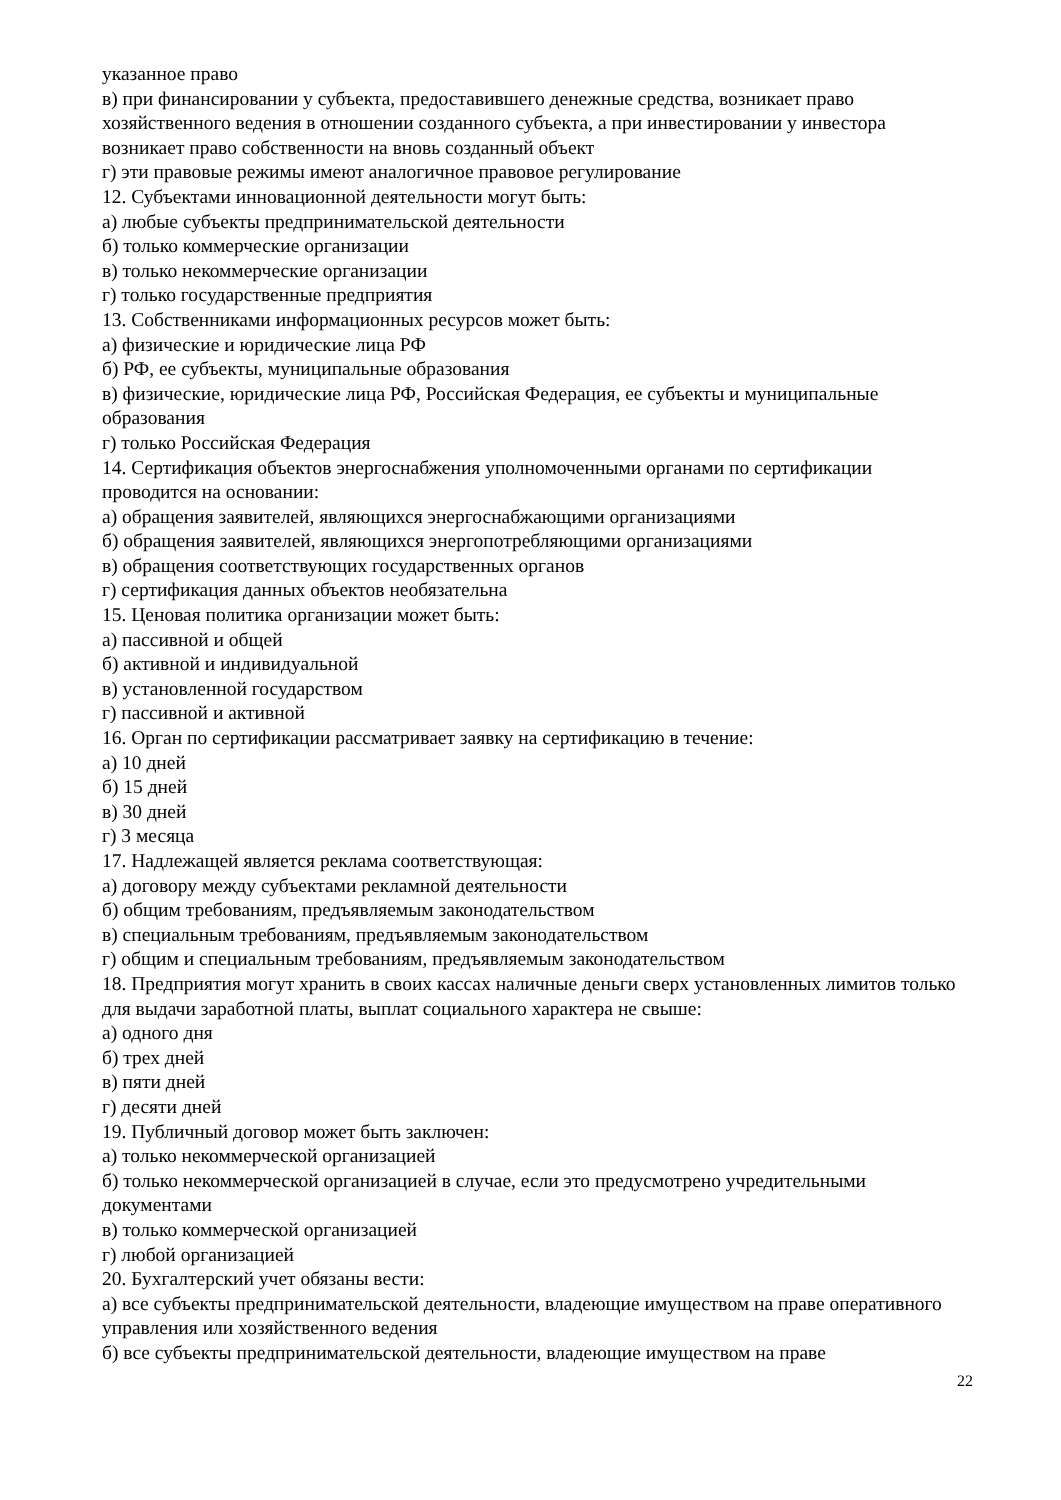указанное право
в) при финансировании у субъекта, предоставившего денежные средства, возникает право хозяйственного ведения в отношении созданного субъекта, а при инвестировании у инвестора возникает право собственности на вновь созданный объект
г) эти правовые режимы имеют аналогичное правовое регулирование
12. Субъектами инновационной деятельности могут быть:
а) любые субъекты предпринимательской деятельности
б) только коммерческие организации
в) только некоммерческие организации
г) только государственные предприятия
13. Собственниками информационных ресурсов может быть:
а) физические и юридические лица РФ
б) РФ, ее субъекты, муниципальные образования
в) физические, юридические лица РФ, Российская Федерация, ее субъекты и муниципальные образования
г) только Российская Федерация
14. Сертификация объектов энергоснабжения уполномоченными органами по сертификации проводится на основании:
а) обращения заявителей, являющихся энергоснабжающими организациями
б) обращения заявителей, являющихся энергопотребляющими организациями
в) обращения соответствующих государственных органов
г) сертификация данных объектов необязательна
15. Ценовая политика организации может быть:
а) пассивной и общей
б) активной и индивидуальной
в) установленной государством
г) пассивной и активной
16. Орган по сертификации рассматривает заявку на сертификацию в течение:
а) 10 дней
б) 15 дней
в) 30 дней
г) 3 месяца
17. Надлежащей является реклама соответствующая:
а) договору между субъектами рекламной деятельности
б) общим требованиям, предъявляемым законодательством
в) специальным требованиям, предъявляемым законодательством
г) общим и специальным требованиям, предъявляемым законодательством
18. Предприятия могут хранить в своих кассах наличные деньги сверх установленных лимитов только для выдачи заработной платы, выплат социального характера не свыше:
а) одного дня
б) трех дней
в) пяти дней
г) десяти дней
19. Публичный договор может быть заключен:
а) только некоммерческой организацией
б) только некоммерческой организацией в случае, если это предусмотрено учредительными документами
в) только коммерческой организацией
г) любой организацией
20. Бухгалтерский учет обязаны вести:
а) все субъекты предпринимательской деятельности, владеющие имуществом на праве оперативного управления или хозяйственного ведения
б) все субъекты предпринимательской деятельности, владеющие имуществом на праве
22